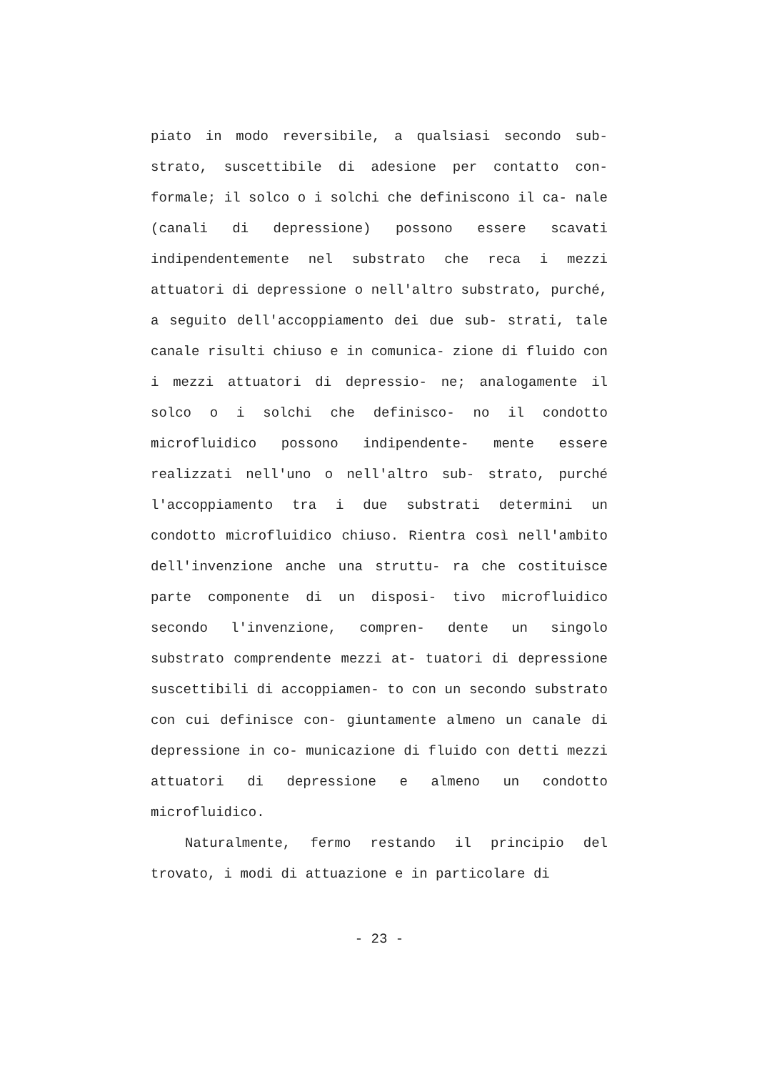piato in modo reversibile, a qualsiasi secondo sub- strato, suscettibile di adesione per contatto con- formale; il solco o i solchi che definiscono il ca- nale (canali di depressione) possono essere scavati indipendentemente nel substrato che reca i mezzi attuatori di depressione o nell'altro substrato, purché, a seguito dell'accoppiamento dei due sub- strati, tale canale risulti chiuso e in comunica- zione di fluido con i mezzi attuatori di depressio- ne; analogamente il solco o i solchi che definisco- no il condotto microfluidico possono indipendente- mente essere realizzati nell'uno o nell'altro sub- strato, purché l'accoppiamento tra i due substrati determini un condotto microfluidico chiuso. Rientra così nell'ambito dell'invenzione anche una struttu- ra che costituisce parte componente di un disposi- tivo microfluidico secondo l'invenzione, compren- dente un singolo substrato comprendente mezzi at- tuatori di depressione suscettibili di accoppiamen- to con un secondo substrato con cui definisce con- giuntamente almeno un canale di depressione in co- municazione di fluido con detti mezzi attuatori di depressione e almeno un condotto microfluidico.
Naturalmente, fermo restando il principio del trovato, i modi di attuazione e in particolare di
- 23 -